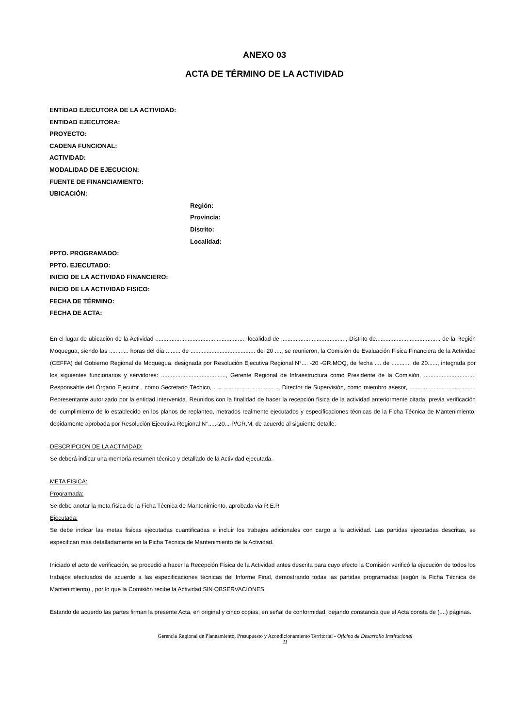ANEXO 03
ACTA DE TÉRMINO DE LA ACTIVIDAD
ENTIDAD EJECUTORA DE LA ACTIVIDAD:
ENTIDAD EJECUTORA:
PROYECTO:
CADENA FUNCIONAL:
ACTIVIDAD:
MODALIDAD DE EJECUCION:
FUENTE DE FINANCIAMIENTO:
UBICACIÓN:
Región:
Provincia:
Distrito:
Localidad:
PPTO. PROGRAMADO:
PPTO. EJECUTADO:
INICIO DE LA ACTIVIDAD FINANCIERO:
INICIO DE LA ACTIVIDAD FISICO:
FECHA DE TÉRMINO:
FECHA DE ACTA:
En el lugar de ubicación de la Actividad ........................................................ localidad de ........................................, Distrito de........................................ de la Región Moquegua, siendo las ............ horas del dia ......... de ........................................ del 20 ...., se reunieron, la Comisión de Evaluación Fisica Financiera de la Actividad (CEFFA) del Gobierno Regional de Moquegua, designada por Resolución Ejecutiva Regional N°.... -20 -GR.MOQ, de fecha .... de ............ de 20......, integrada por los siguientes funcionarios y servidores: ........................................, Gerente Regional de Infraestructura como Presidente de la Comisión, ................................ Responsable del Órgano Ejecutor , como Secretario Técnico, ........................................, Director de Supervisión, como miembro asesor, ........................................, Representante autorizado por la entidad intervenida. Reunidos con la finalidad de hacer la recepción física de la actividad anteriormente citada, previa verificación del cumplimiento de lo establecido en los planos de replanteo, metrados realmente ejecutados y especificaciones técnicas de la Ficha Técnica de Mantenimiento, debidamente aprobada por Resolución Ejecutiva Regional N°.....-20...-P/GR.M; de acuerdo al siguiente detalle:
DESCRIPCION DE LA ACTIVIDAD:
Se deberá indicar una memoria resumen técnico y detallado de la Actividad ejecutada.
META FISICA:
Programada:
Se debe anotar la meta física de la Ficha Técnica de Mantenimiento, aprobada via R.E.R
Ejecutada:
Se debe indicar las metas fisicas ejecutadas cuantificadas e incluir los trabajos adicionales con cargo a la actividad. Las partidas ejecutadas descritas, se especifican más detalladamente en la Ficha Técnica de Mantenimiento de la Actividad.
Iniciado el acto de verificación, se procedió a hacer la Recepción Física de la Actividad antes descrita para cuyo efecto la Comisión verificó la ejecución de todos los trabajos efectuados de acuerdo a las especificaciones técnicas del Informe Final, demostrando todas las partidas programadas (según la Ficha Técnica de Mantenimiento) , por lo que la Comisión recibe la Actividad SIN OBSERVACIONES.
Estando de acuerdo las partes firman la presente Acta, en original y cinco copias, en señal de conformidad, dejando constancia que el Acta consta de (....) páginas.
Gerencia Regional de Planeamiento, Presupuesto y Acondicionamiento Territorial - Oficina de Desarrollo Institucional
11